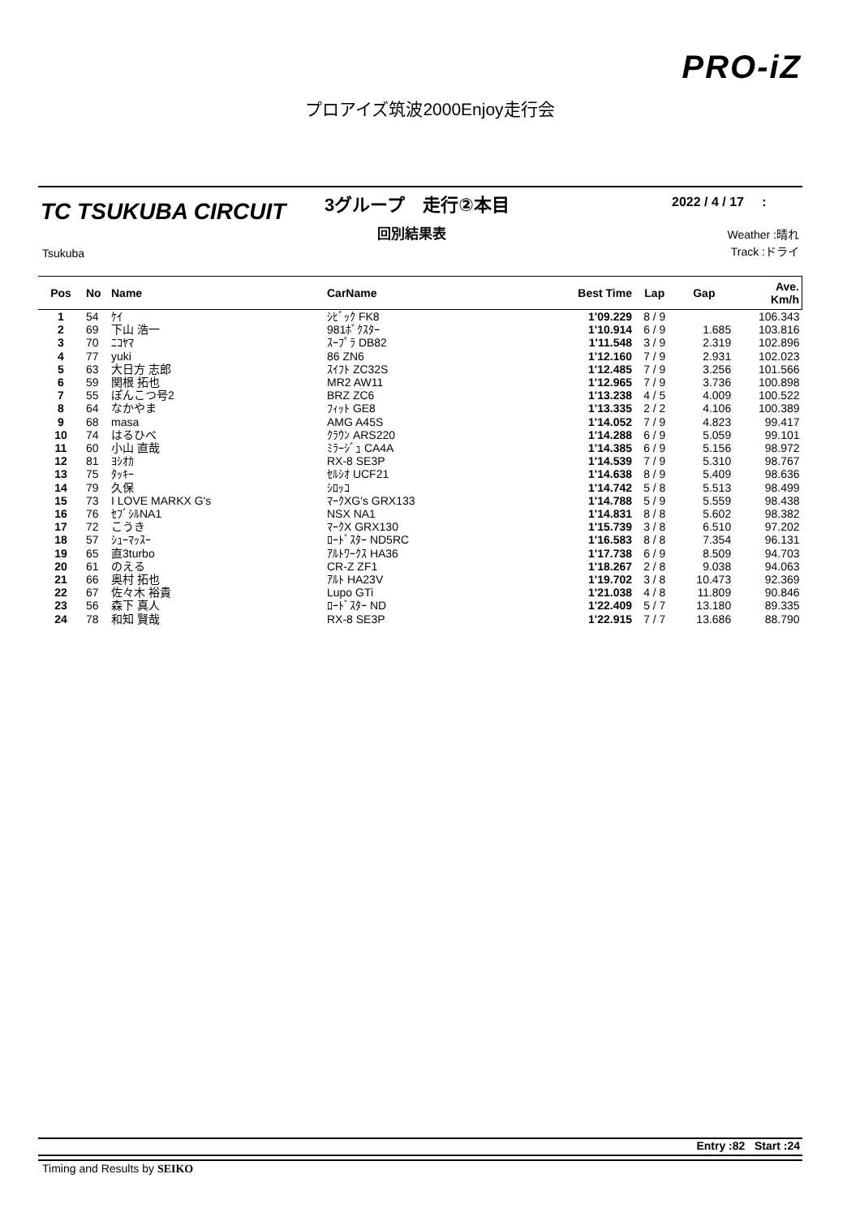PRO-iZ
プロアイズ筑波2000Enjoy走行会
TC TSUKUBA CIRCUIT
Tsukuba
3グループ　走行②本目
回別結果表
2022 / 4 / 17 :
Weather :晴れ
Track :ドライ
| Pos | No | Name | CarName | Best Time | Lap | Gap | Ave. Km/h |
| --- | --- | --- | --- | --- | --- | --- | --- |
| 1 | 54 | ｹｲ | ｼﾋﾞｯｸ FK8 | 1'09.229 | 8 / 9 | | 106.343 |
| 2 | 69 | 下山 浩一 | 981ﾎﾞｸｽﾀｰ | 1'10.914 | 6 / 9 | 1.685 | 103.816 |
| 3 | 70 | ﾆｺﾔﾏ | ｽｰﾌﾟﾗ DB82 | 1'11.548 | 3 / 9 | 2.319 | 102.896 |
| 4 | 77 | yuki | 86 ZN6 | 1'12.160 | 7 / 9 | 2.931 | 102.023 |
| 5 | 63 | 大日方 志郎 | ｽｲﾌﾄ ZC32S | 1'12.485 | 7 / 9 | 3.256 | 101.566 |
| 6 | 59 | 関根 拓也 | MR2 AW11 | 1'12.965 | 7 / 9 | 3.736 | 100.898 |
| 7 | 55 | ぽんこつ号2 | BRZ ZC6 | 1'13.238 | 4 / 5 | 4.009 | 100.522 |
| 8 | 64 | なかやま | ﾌｨｯﾄ GE8 | 1'13.335 | 2 / 2 | 4.106 | 100.389 |
| 9 | 68 | masa | AMG A45S | 1'14.052 | 7 / 9 | 4.823 | 99.417 |
| 10 | 74 | はるひべ | ｸﾗｳﾝ ARS220 | 1'14.288 | 6 / 9 | 5.059 | 99.101 |
| 11 | 60 | 小山 直哉 | ﾐﾗｰｼﾞｭ CA4A | 1'14.385 | 6 / 9 | 5.156 | 98.972 |
| 12 | 81 | ﾖｼｵｶ | RX-8 SE3P | 1'14.539 | 7 / 9 | 5.310 | 98.767 |
| 13 | 75 | ﾀｯｷｰ | ｾﾙｼｵ UCF21 | 1'14.638 | 8 / 9 | 5.409 | 98.636 |
| 14 | 79 | 久保 | ｼﾛｯｺ | 1'14.742 | 5 / 8 | 5.513 | 98.499 |
| 15 | 73 | I LOVE MARKX G's | ﾏｰｸXG's GRX133 | 1'14.788 | 5 / 9 | 5.559 | 98.438 |
| 16 | 76 | ｾﾌﾞｼﾙNA1 | NSX NA1 | 1'14.831 | 8 / 8 | 5.602 | 98.382 |
| 17 | 72 | こうき | ﾏｰｸX GRX130 | 1'15.739 | 3 / 8 | 6.510 | 97.202 |
| 18 | 57 | ｼｭｰﾏｯｽｰ | ﾛｰﾄﾞｽﾀｰ ND5RC | 1'16.583 | 8 / 8 | 7.354 | 96.131 |
| 19 | 65 | 直3turbo | ｱﾙﾄﾜｰｸｽ HA36 | 1'17.738 | 6 / 9 | 8.509 | 94.703 |
| 20 | 61 | のえる | CR-Z ZF1 | 1'18.267 | 2 / 8 | 9.038 | 94.063 |
| 21 | 66 | 奥村 拓也 | ｱﾙﾄ HA23V | 1'19.702 | 3 / 8 | 10.473 | 92.369 |
| 22 | 67 | 佐々木 裕貴 | Lupo GTi | 1'21.038 | 4 / 8 | 11.809 | 90.846 |
| 23 | 56 | 森下 真人 | ﾛｰﾄﾞｽﾀｰ ND | 1'22.409 | 5 / 7 | 13.180 | 89.335 |
| 24 | 78 | 和知 賢哉 | RX-8 SE3P | 1'22.915 | 7 / 7 | 13.686 | 88.790 |
Entry :82 Start :24
Timing and Results by SEIKO